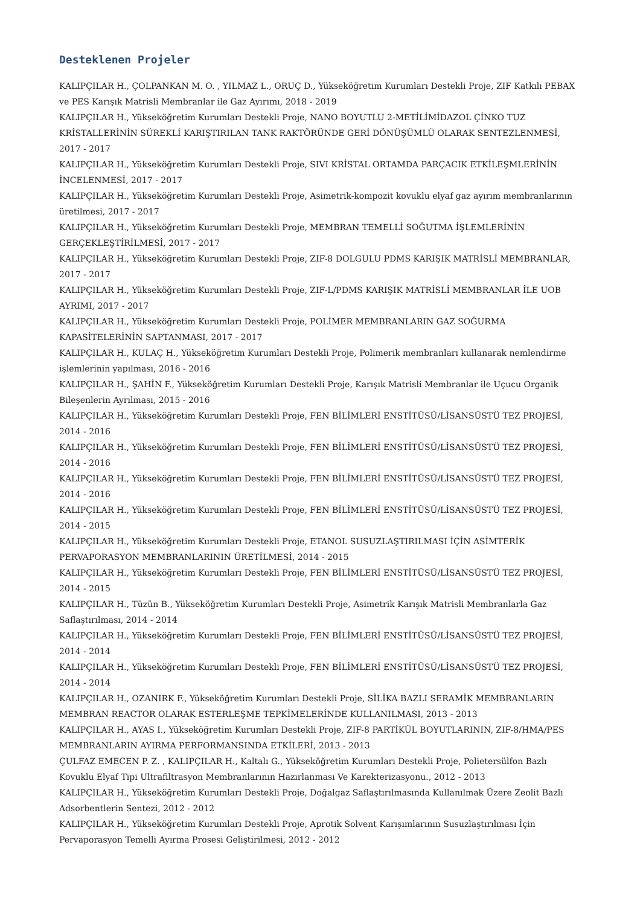Desteklenen Projeler
KALIPÇILAR H., ÇOLPANKAN M. O. , YILMAZ L., ORUÇ D., Yükseköğretim Kurumları Destekli Proje, ZIF Katkılı PEBAX ve PES Karışık Matrisli Membranlar ile Gaz Ayırımı, 2018 - 2019
KALIPÇILAR H., Yükseköğretim Kurumları Destekli Proje, NANO BOYUTLU 2-METİLİMİDAZOL ÇİNKO TUZ KRİSTALLERİNİN SÜREKLİ KARIŞTIRILAN TANK RAKTÖRÜNDE GERİ DÖNÜŞÜMLÜ OLARAK SENTEZLENMESİ, 2017 - 2017
KALIPÇILAR H., Yükseköğretim Kurumları Destekli Proje, SIVI KRİSTAL ORTAMDA PARÇACIK ETKİLEŞMLERİNİN İNCELENMESİ, 2017 - 2017
KALIPÇILAR H., Yükseköğretim Kurumları Destekli Proje, Asimetrik-kompozit kovuklu elyaf gaz ayırım membranlarının üretilmesi, 2017 - 2017
KALIPÇILAR H., Yükseköğretim Kurumları Destekli Proje, MEMBRAN TEMELLİ SOĞUTMA İŞLEMLERİNİN GERÇEKLEŞTİRİLMESİ, 2017 - 2017
KALIPÇILAR H., Yükseköğretim Kurumları Destekli Proje, ZIF-8 DOLGULU PDMS KARIŞIK MATRİSLİ MEMBRANLAR, 2017 - 2017
KALIPÇILAR H., Yükseköğretim Kurumları Destekli Proje, ZIF-L/PDMS KARIŞIK MATRİSLİ MEMBRANLAR İLE UOB AYRIMI, 2017 - 2017
KALIPÇILAR H., Yükseköğretim Kurumları Destekli Proje, POLİMER MEMBRANLARIN GAZ SOĞURMA KAPASİTELERİNİN SAPTANMASI, 2017 - 2017
KALIPÇILAR H., KULAÇ H., Yükseköğretim Kurumları Destekli Proje, Polimerik membranları kullanarak nemlendirme işlemlerinin yapılması, 2016 - 2016
KALIPÇILAR H., ŞAHİN F., Yükseköğretim Kurumları Destekli Proje, Karışık Matrisli Membranlar ile Uçucu Organik Bileşenlerin Ayrılması, 2015 - 2016
KALIPÇILAR H., Yükseköğretim Kurumları Destekli Proje, FEN BİLİMLERİ ENSTİTÜSÜ/LİSANSÜSTÜ TEZ PROJESİ, 2014 - 2016
KALIPÇILAR H., Yükseköğretim Kurumları Destekli Proje, FEN BİLİMLERİ ENSTİTÜSÜ/LİSANSÜSTÜ TEZ PROJESİ, 2014 - 2016
KALIPÇILAR H., Yükseköğretim Kurumları Destekli Proje, FEN BİLİMLERİ ENSTİTÜSÜ/LİSANSÜSTÜ TEZ PROJESİ, 2014 - 2016
KALIPÇILAR H., Yükseköğretim Kurumları Destekli Proje, FEN BİLİMLERİ ENSTİTÜSÜ/LİSANSÜSTÜ TEZ PROJESİ, 2014 - 2015
KALIPÇILAR H., Yükseköğretim Kurumları Destekli Proje, ETANOL SUSUZLAŞTIRILMASI İÇİN ASİMTERİK PERVAPORASYON MEMBRANLARININ ÜRETİLMESİ, 2014 - 2015
KALIPÇILAR H., Yükseköğretim Kurumları Destekli Proje, FEN BİLİMLERİ ENSTİTÜSÜ/LİSANSÜSTÜ TEZ PROJESİ, 2014 - 2015
KALIPÇILAR H., Tüzün B., Yükseköğretim Kurumları Destekli Proje, Asimetrik Karışık Matrisli Membranlarla Gaz Saflaştırılması, 2014 - 2014
KALIPÇILAR H., Yükseköğretim Kurumları Destekli Proje, FEN BİLİMLERİ ENSTİTÜSÜ/LİSANSÜSTÜ TEZ PROJESİ, 2014 - 2014
KALIPÇILAR H., Yükseköğretim Kurumları Destekli Proje, FEN BİLİMLERİ ENSTİTÜSÜ/LİSANSÜSTÜ TEZ PROJESİ, 2014 - 2014
KALIPÇILAR H., OZANIRK F., Yükseköğretim Kurumları Destekli Proje, SİLİKA BAZLI SERAMİK MEMBRANLARIN MEMBRAN REACTOR OLARAK ESTERLEŞME TEPKİMELERİNDE KULLANILMASI, 2013 - 2013
KALIPÇILAR H., AYAS I., Yükseköğretim Kurumları Destekli Proje, ZIF-8 PARTİKÜL BOYUTLARININ, ZIF-8/HMA/PES MEMBRANLARIN AYIRMA PERFORMANSINDA ETKİLERİ, 2013 - 2013
ÇULFAZ EMECEN P. Z. , KALIPÇILAR H., Kaltalı G., Yükseköğretim Kurumları Destekli Proje, Polietersülfon Bazlı Kovuklu Elyaf Tipi Ultrafiltrasyon Membranlarının Hazırlanması Ve Karekterizasyonu., 2012 - 2013
KALIPÇILAR H., Yükseköğretim Kurumları Destekli Proje, Doğalgaz Saflaştırılmasında Kullanılmak Üzere Zeolit Bazlı Adsorbentlerin Sentezi, 2012 - 2012
KALIPÇILAR H., Yükseköğretim Kurumları Destekli Proje, Aprotik Solvent Karışımlarının Susuzlaştırılması İçin Pervaporasyon Temelli Ayırma Prosesi Geliştirilmesi, 2012 - 2012